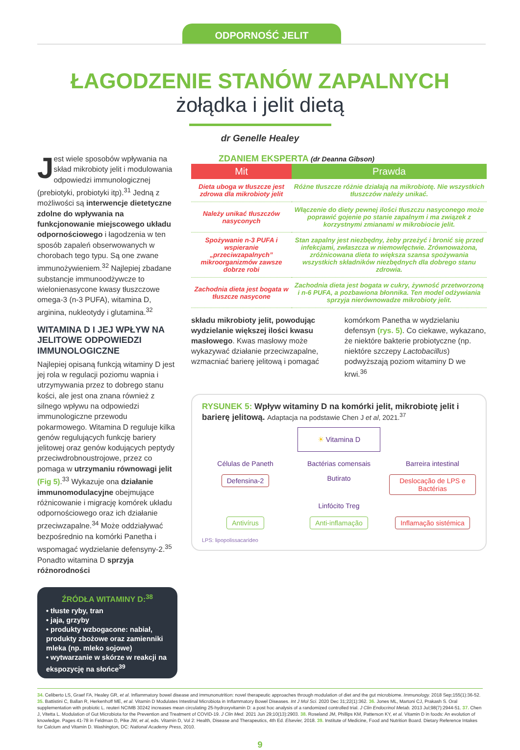ODPORNOŚĆ JELIT
ŁAGODZENIE STANÓW ZAPALNYCH
żołądka i jelit dietą
dr Genelle Healey
Jest wiele sposobów wpływania na skład mikrobioty jelit i modulowania odpowiedzi immunologicznej (prebiotyki, probiotyki itp).<sup>31</sup> Jedną z możliwości są interwencje dietetyczne zdolne do wpływania na funkcjonowanie miejscowego układu odpornościowego i łagodzenia w ten sposób zapaleń obserwowanych w chorobach tego typu. Są one zwane immunożywieniem.<sup>32</sup> Najlepiej zbadane substancje immunoodżywcze to wielonienasycone kwasy tłuszczowe omega-3 (n-3 PUFA), witamina D, arginina, nukleotydy i glutamina.<sup>32</sup>
WITAMINA D I JEJ WPŁYW NA JELITOWE ODPOWIEDZI IMMUNOLOGICZNE
Najlepiej opisaną funkcją witaminy D jest jej rola w regulacji poziomu wapnia i utrzymywania przez to dobrego stanu kości, ale jest ona znana również z silnego wpływu na odpowiedzi immunologiczne przewodu pokarmowego. Witamina D reguluje kilka genów regulujących funkcję bariery jelitowej oraz genów kodujących peptydy przeciwdrobnoustrojowe, przez co pomaga w utrzymaniu równowagi jelit (Fig 5).<sup>33</sup> Wykazuje ona działanie immunomodulacyjne obejmujące różnicowanie i migrację komórek układu odpornościowego oraz ich działanie przeciwzapalne.<sup>34</sup> Może oddziaływać bezpośrednio na komórki Panetha i wspomagać wydzielanie defensyny-2.<sup>35</sup> Ponadto witamina D sprzyja różnorodności
ŹRÓDŁA WITAMINY D:<sup>38</sup>
• tłuste ryby, tran
• jaja, grzyby
• produkty wzbogacone: nabiał, produkty zbożowe oraz zamienniki mleka (np. mleko sojowe)
• wytwarzanie w skórze w reakcji na ekspozycję na słońce<sup>39</sup>
ZDANIEM EKSPERTA (dr Deanna Gibson)
| Mit | Prawda |
| --- | --- |
| Dieta uboga w tłuszcze jest zdrowa dla mikrobioty jelit | Różne tłuszcze różnie działają na mikrobiotę. Nie wszystkich tłuszczów należy unikać. |
| Należy unikać tłuszczów nasyconych | Włączenie do diety pewnej ilości tłuszczu nasyconego może poprawić gojenie po stanie zapalnym i ma związek z korzystnymi zmianami w mikrobiocie jelit. |
| Spożywanie n-3 PUFA i wspieranie „przeciwzapalnych” mikroorganizmów zawsze dobrze robi | Stan zapalny jest niezbędny, żeby przeżyć i bronić się przed infekcjami, zwłaszcza w niemowlęctwie. Zrównoważona, zróżnicowana dieta to większa szansa spożywania wszystkich składników niezbędnych dla dobrego stanu zdrowia. |
| Zachodnia dieta jest bogata w tłuszcze nasycone | Zachodnia dieta jest bogata w cukry, żywność przetworzoną i n-6 PUFA, a pozbawiona błonnika. Ten model odżywiania sprzyja nierównowadze mikrobioty jelit. |
składu mikrobioty jelit, powodując wydzielanie większej ilości kwasu masłowego. Kwas masłowy może wykazywać działanie przeciwzapalne, wzmacniać barierę jelitową i pomagać
komórkom Panetha w wydzielaniu defensyn (rys. 5). Co ciekawe, wykazano, że niektóre bakterie probiotyczne (np. niektóre szczepy Lactobacillus) podwyższają poziom witaminy D we krwi.<sup>36</sup>
RYSUNEK 5: Wpływ witaminy D na komórki jelit, mikrobiotę jelit i barierę jelitową. Adaptacja na podstawie Chen J et al, 2021.<sup>37</sup>
☀ Vitamina D
Células de Paneth
Bactérias comensais
Barreira intestinal
Defensina-2
Butirato
Deslocação de LPS e Bactérias
Linfócito Treg
Antivírus
Anti-inflamação
Inflamação sistémica
LPS: lipopolissacarídeo
34. Celiberto LS, Graef FA, Healey GR, et al. Inflammatory bowel disease and immunonutrition: novel therapeutic approaches through modulation of diet and the gut microbiome. Immunology. 2018 Sep;155(1):36-52. 35. Battistini C, Ballan R, Herkenhoff ME, et al. Vitamin D Modulates Intestinal Microbiota in Inflammatory Bowel Diseases. Int J Mol Sci. 2020 Dec 31;22(1):362. 36. Jones ML, Martoni CJ, Prakash S. Oral supplementation with probiotic L. reuteri NCIMB 30242 increases mean circulating 25-hydroxyvitamin D: a post hoc analysis of a randomized controlled trial. J Clin Endocrinol Metab. 2013 Jul;98(7):2944-51. 37. Chen J, Vitetta L. Modulation of Gut Microbiota for the Prevention and Treatment of COVID-19. J Clin Med. 2021 Jun 29;10(13):2903. 38. Roseland JM, Phillips KM, Patterson KY, et al. Vitamin D in foods: An evolution of knowledge. Pages 41-78 in Feldman D, Pike JW, et al, eds. Vitamin D, Vol 2: Health, Disease and Therapeutics, 4th Ed. Elsevier, 2018. 39. Institute of Medicine, Food and Nutrition Board. Dietary Reference Intakes for Calcium and Vitamin D. Washington, DC: National Academy Press, 2010.
9